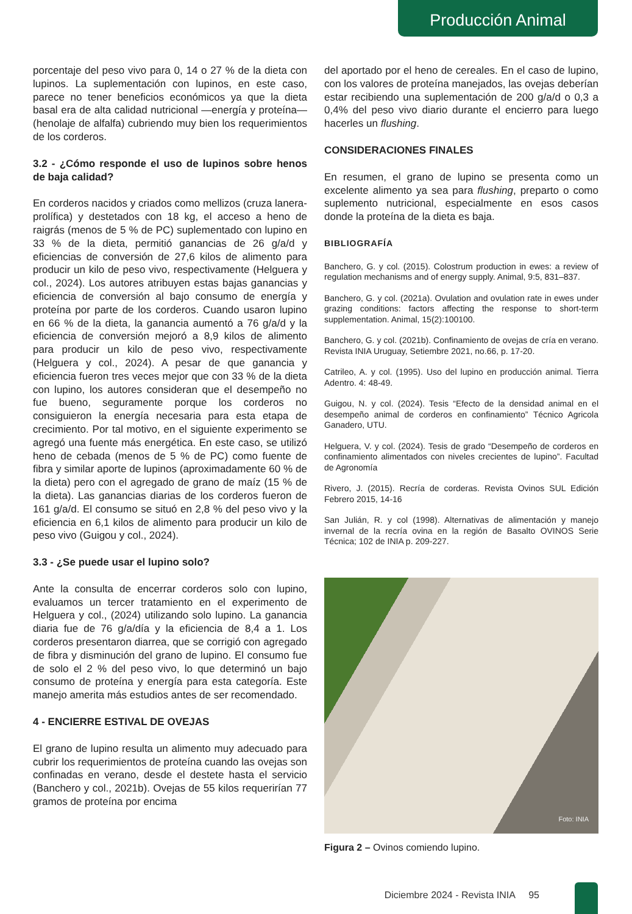Producción Animal
porcentaje del peso vivo para 0, 14 o 27 % de la dieta con lupinos. La suplementación con lupinos, en este caso, parece no tener beneficios económicos ya que la dieta basal era de alta calidad nutricional —energía y proteína— (henolaje de alfalfa) cubriendo muy bien los requerimientos de los corderos.
3.2 - ¿Cómo responde el uso de lupinos sobre henos de baja calidad?
En corderos nacidos y criados como mellizos (cruza lanera-prolífica) y destetados con 18 kg, el acceso a heno de raigrás (menos de 5 % de PC) suplementado con lupino en 33 % de la dieta, permitió ganancias de 26 g/a/d y eficiencias de conversión de 27,6 kilos de alimento para producir un kilo de peso vivo, respectivamente (Helguera y col., 2024). Los autores atribuyen estas bajas ganancias y eficiencia de conversión al bajo consumo de energía y proteína por parte de los corderos. Cuando usaron lupino en 66 % de la dieta, la ganancia aumentó a 76 g/a/d y la eficiencia de conversión mejoró a 8,9 kilos de alimento para producir un kilo de peso vivo, respectivamente (Helguera y col., 2024). A pesar de que ganancia y eficiencia fueron tres veces mejor que con 33 % de la dieta con lupino, los autores consideran que el desempeño no fue bueno, seguramente porque los corderos no consiguieron la energía necesaria para esta etapa de crecimiento. Por tal motivo, en el siguiente experimento se agregó una fuente más energética. En este caso, se utilizó heno de cebada (menos de 5 % de PC) como fuente de fibra y similar aporte de lupinos (aproximadamente 60 % de la dieta) pero con el agregado de grano de maíz (15 % de la dieta). Las ganancias diarias de los corderos fueron de 161 g/a/d. El consumo se situó en 2,8 % del peso vivo y la eficiencia en 6,1 kilos de alimento para producir un kilo de peso vivo (Guigou y col., 2024).
3.3 - ¿Se puede usar el lupino solo?
Ante la consulta de encerrar corderos solo con lupino, evaluamos un tercer tratamiento en el experimento de Helguera y col., (2024) utilizando solo lupino. La ganancia diaria fue de 76 g/a/día y la eficiencia de 8,4 a 1. Los corderos presentaron diarrea, que se corrigió con agregado de fibra y disminución del grano de lupino. El consumo fue de solo el 2 % del peso vivo, lo que determinó un bajo consumo de proteína y energía para esta categoría. Este manejo amerita más estudios antes de ser recomendado.
4 - ENCIERRE ESTIVAL DE OVEJAS
El grano de lupino resulta un alimento muy adecuado para cubrir los requerimientos de proteína cuando las ovejas son confinadas en verano, desde el destete hasta el servicio (Banchero y col., 2021b). Ovejas de 55 kilos requerirían 77 gramos de proteína por encima
del aportado por el heno de cereales. En el caso de lupino, con los valores de proteína manejados, las ovejas deberían estar recibiendo una suplementación de 200 g/a/d o 0,3 a 0,4% del peso vivo diario durante el encierro para luego hacerles un flushing.
CONSIDERACIONES FINALES
En resumen, el grano de lupino se presenta como un excelente alimento ya sea para flushing, preparto o como suplemento nutricional, especialmente en esos casos donde la proteína de la dieta es baja.
BIBLIOGRAFÍA
Banchero, G. y col. (2015). Colostrum production in ewes: a review of regulation mechanisms and of energy supply. Animal, 9:5, 831–837.
Banchero, G. y col. (2021a). Ovulation and ovulation rate in ewes under grazing conditions: factors affecting the response to short-term supplementation. Animal, 15(2):100100.
Banchero, G. y col. (2021b). Confinamiento de ovejas de cría en verano. Revista INIA Uruguay, Setiembre 2021, no.66, p. 17-20.
Catrileo, A. y col. (1995). Uso del lupino en producción animal. Tierra Adentro. 4: 48-49.
Guigou, N. y col. (2024). Tesis “Efecto de la densidad animal en el desempeño animal de corderos en confinamiento” Técnico Agricola Ganadero, UTU.
Helguera, V. y col. (2024). Tesis de grado “Desempeño de corderos en confinamiento alimentados con niveles crecientes de lupino”. Facultad de Agronomía
Rivero, J. (2015). Recría de corderas. Revista Ovinos SUL Edición Febrero 2015, 14-16
San Julián, R. y col (1998). Alternativas de alimentación y manejo invernal de la recría ovina en la región de Basalto OVINOS Serie Técnica; 102 de INIA p. 209-227.
Foto: INIA
Figura 2 – Ovinos comiendo lupino.
Diciembre 2024 - Revista INIA 95